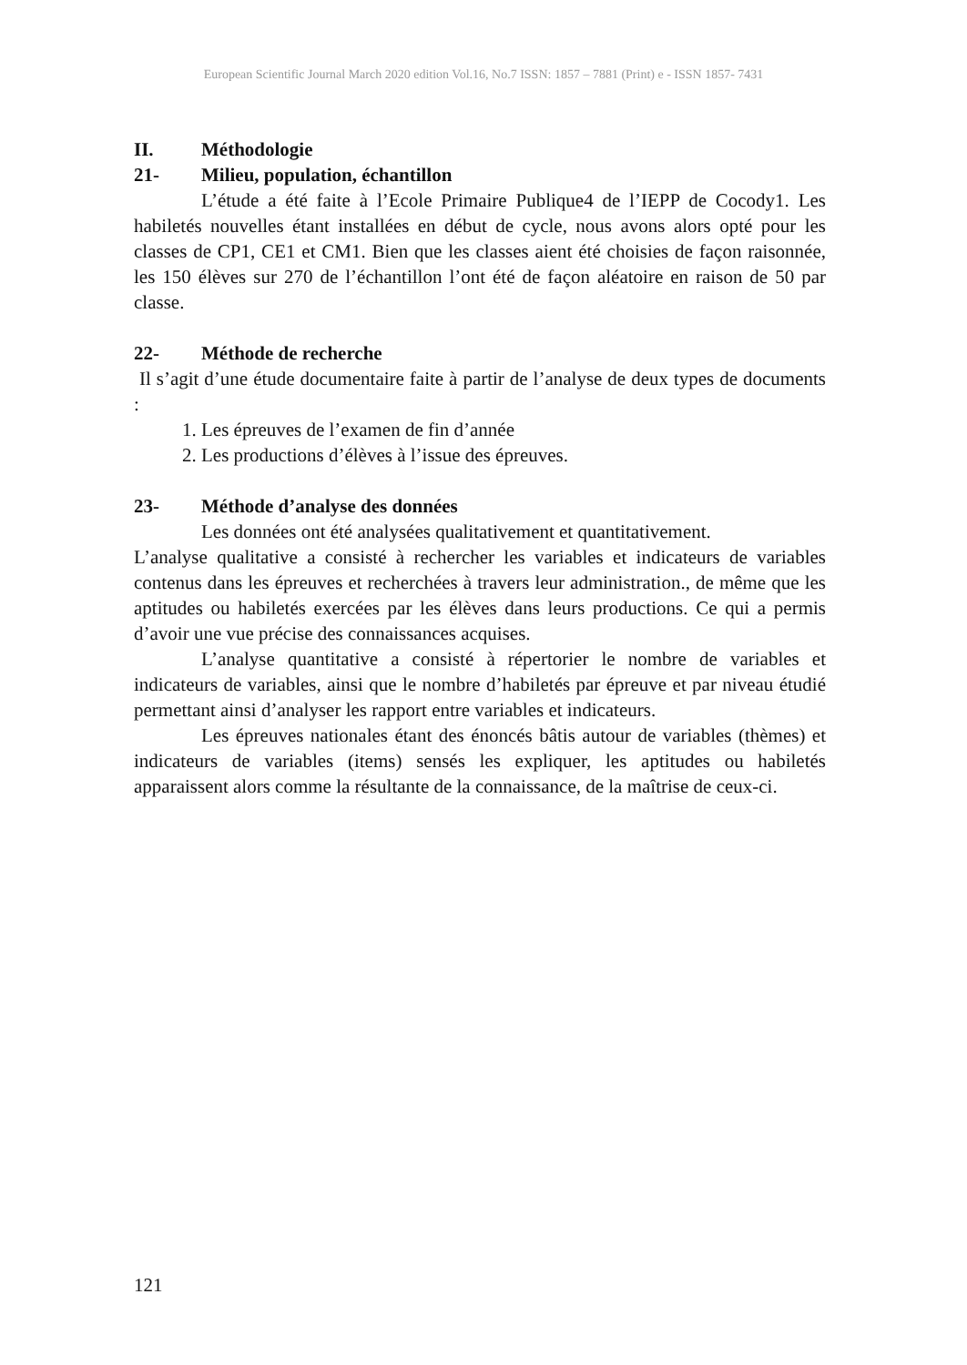European Scientific Journal March 2020 edition Vol.16, No.7 ISSN: 1857 – 7881 (Print) e - ISSN 1857- 7431
II. Méthodologie
21- Milieu, population, échantillon
L’étude a été faite à l’Ecole Primaire Publique4 de l’IEPP de Cocody1. Les habiletés nouvelles étant installées en début de cycle, nous avons alors opté pour les classes de CP1, CE1 et CM1. Bien que les classes aient été choisies de façon raisonnée, les 150 élèves sur 270 de l’échantillon l’ont été de façon aléatoire en raison de 50 par classe.
22- Méthode de recherche
Il s’agit d’une étude documentaire faite à partir de l’analyse de deux types de documents :
1. Les épreuves de l’examen de fin d’année
2. Les productions d’élèves à l’issue des épreuves.
23- Méthode d’analyse des données
Les données ont été analysées qualitativement et quantitativement.
L’analyse qualitative a consisté à rechercher les variables et indicateurs de variables contenus dans les épreuves et recherchées à travers leur administration., de même que les aptitudes ou habiletés exercées par les élèves dans leurs productions. Ce qui a permis d’avoir une vue précise des connaissances acquises.
L’analyse quantitative a consisté à répertorier le nombre de variables et indicateurs de variables, ainsi que le nombre d’habiletés par épreuve et par niveau étudié permettant ainsi d’analyser les rapport entre variables et indicateurs.
Les épreuves nationales étant des énoncés bâtis autour de variables (thèmes) et indicateurs de variables (items) sensés les expliquer, les aptitudes ou habiletés apparaissent alors comme la résultante de la connaissance, de la maîtrise de ceux-ci.
121